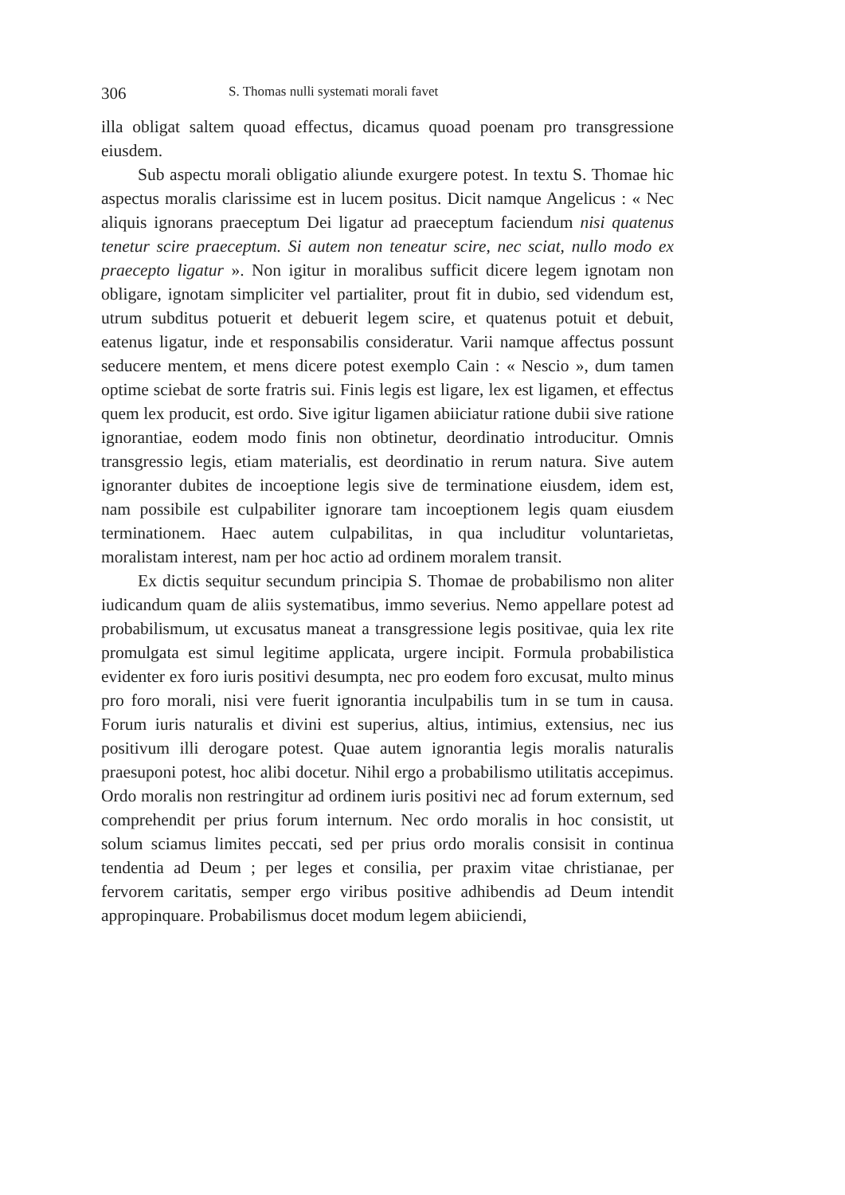306 S. Thomas nulli systemati morali favet
illa obligat saltem quoad effectus, dicamus quoad poenam pro transgressione eiusdem.
Sub aspectu morali obligatio aliunde exurgere potest. In textu S. Thomae hic aspectus moralis clarissime est in lucem positus. Dicit namque Angelicus : « Nec aliquis ignorans praeceptum Dei ligatur ad praeceptum faciendum nisi quatenus tenetur scire praeceptum. Si autem non teneatur scire, nec sciat, nullo modo ex praecepto ligatur ». Non igitur in moralibus sufficit dicere legem ignotam non obligare, ignotam simpliciter vel partialiter, prout fit in dubio, sed videndum est, utrum subditus potuerit et debuerit legem scire, et quatenus potuit et debuit, eatenus ligatur, inde et responsabilis consideratur. Varii namque affectus possunt seducere mentem, et mens dicere potest exemplo Cain : « Nescio », dum tamen optime sciebat de sorte fratris sui. Finis legis est ligare, lex est ligamen, et effectus quem lex producit, est ordo. Sive igitur ligamen abiiciatur ratione dubii sive ratione ignorantiae, eodem modo finis non obtinetur, deordinatio introducitur. Omnis transgressio legis, etiam materialis, est deordinatio in rerum natura. Sive autem ignoranter dubites de incoeptione legis sive de terminatione eiusdem, idem est, nam possibile est culpabiliter ignorare tam incoeptionem legis quam eiusdem terminationem. Haec autem culpabilitas, in qua includitur voluntarietas, moralistam interest, nam per hoc actio ad ordinem moralem transit.
Ex dictis sequitur secundum principia S. Thomae de probabilismo non aliter iudicandum quam de aliis systematibus, immo severius. Nemo appellare potest ad probabilismum, ut excusatus maneat a transgressione legis positivae, quia lex rite promulgata est simul legitime applicata, urgere incipit. Formula probabilistica evidenter ex foro iuris positivi desumpta, nec pro eodem foro excusat, multo minus pro foro morali, nisi vere fuerit ignorantia inculpabilis tum in se tum in causa. Forum iuris naturalis et divini est superius, altius, intimius, extensius, nec ius positivum illi derogare potest. Quae autem ignorantia legis moralis naturalis praesuponi potest, hoc alibi docetur. Nihil ergo a probabilismo utilitatis accepimus. Ordo moralis non restringitur ad ordinem iuris positivi nec ad forum externum, sed comprehendit per prius forum internum. Nec ordo moralis in hoc consistit, ut solum sciamus limites peccati, sed per prius ordo moralis consisit in continua tendentia ad Deum ; per leges et consilia, per praxim vitae christianae, per fervorem caritatis, semper ergo viribus positive adhibendis ad Deum intendit appropinquare. Probabilismus docet modum legem abiiciendi,